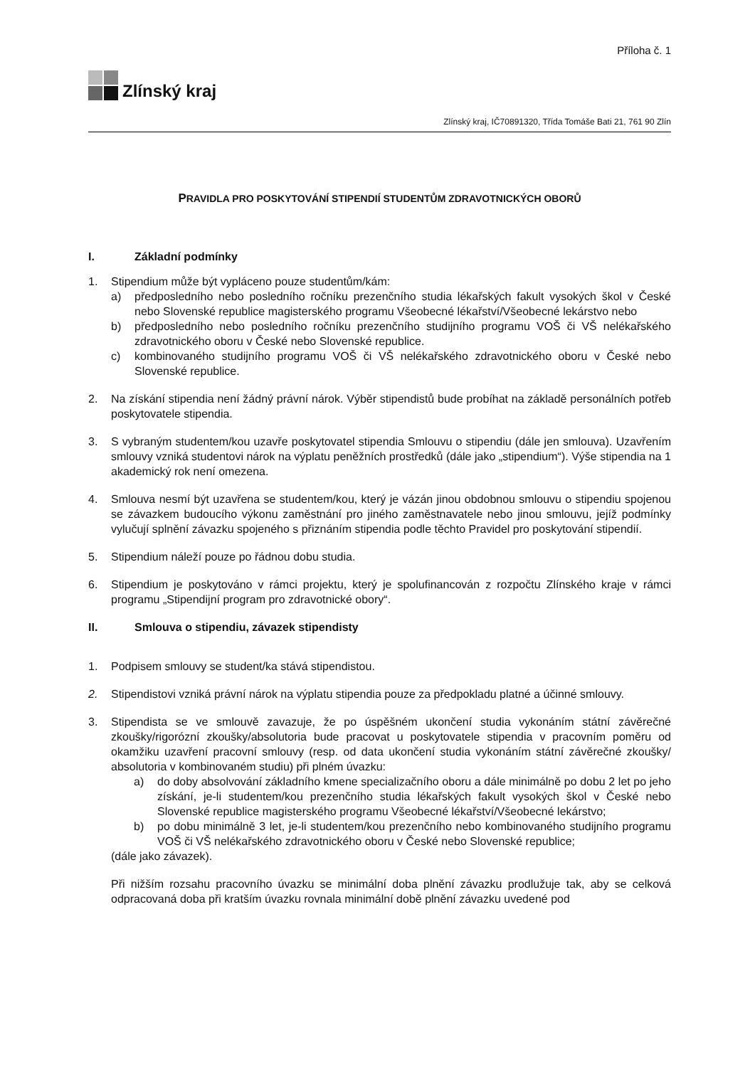Příloha č. 1
Zlínský kraj
Zlínský kraj, IČ70891320, Třída Tomáše Bati 21, 761 90 Zlín
PRAVIDLA PRO POSKYTOVÁNÍ STIPENDIÍ STUDENTŮM ZDRAVOTNICKÝCH OBORŮ
I. Základní podmínky
1. Stipendium může být vypláceno pouze studentům/kám:
a) předposledního nebo posledního ročníku prezenčního studia lékařských fakult vysokých škol v České nebo Slovenské republice magisterského programu Všeobecné lékařství/Všeobecné lekárstvo nebo
b) předposledního nebo posledního ročníku prezenčního studijního programu VOŠ či VŠ nelékařského zdravotnického oboru v České nebo Slovenské republice.
c) kombinovaného studijního programu VOŠ či VŠ nelékařského zdravotnického oboru v České nebo Slovenské republice.
2. Na získání stipendia není žádný právní nárok. Výběr stipendistů bude probíhat na základě personálních potřeb poskytovatele stipendia.
3. S vybraným studentem/kou uzavře poskytovatel stipendia Smlouvu o stipendiu (dále jen smlouva). Uzavřením smlouvy vzniká studentovi nárok na výplatu peněžních prostředků (dále jako „stipendium“). Výše stipendia na 1 akademický rok není omezena.
4. Smlouva nesmí být uzavřena se studentem/kou, který je vázán jinou obdobnou smlouvu o stipendiu spojenou se závazkem budoucího výkonu zaměstnání pro jiného zaměstnavatele nebo jinou smlouvu, jejíž podmínky vylučují splnění závazku spojeného s přiznáním stipendia podle těchto Pravidel pro poskytování stipendií.
5. Stipendium náleží pouze po řádnou dobu studia.
6. Stipendium je poskytováno v rámci projektu, který je spolufinancován z rozpočtu Zlínského kraje v rámci programu „Stipendijní program pro zdravotnické obory“.
II. Smlouva o stipendiu, závazek stipendisty
1. Podpisem smlouvy se student/ka stává stipendistou.
2. Stipendistovi vzniká právní nárok na výplatu stipendia pouze za předpokladu platné a účinné smlouvy.
3. Stipendista se ve smlouvě zavazuje, že po úspěšném ukončení studia vykonáním státní závěrečné zkoušky/rigorózní zkoušky/absolutoria bude pracovat u poskytovatele stipendia v pracovním poměru od okamžiku uzavření pracovní smlouvy (resp. od data ukončení studia vykonáním státní závěrečné zkoušky/ absolutoria v kombinovaném studiu) při plném úvazku:
a) do doby absolvování základního kmene specializačního oboru a dále minimálně po dobu 2 let po jeho získání, je-li studentem/kou prezenčního studia lékařských fakult vysokých škol v České nebo Slovenské republice magisterského programu Všeobecné lékařství/Všeobecné lekárstvo;
b) po dobu minimálně 3 let, je-li studentem/kou prezenčního nebo kombinovaného studijního programu VOŠ či VŠ nelékařského zdravotnického oboru v České nebo Slovenské republice;
(dále jako závazek).
Při nižším rozsahu pracovního úvazku se minimální doba plnění závazku prodlužuje tak, aby se celková odpracovaná doba při kratším úvazku rovnala minimální době plnění závazku uvedené pod